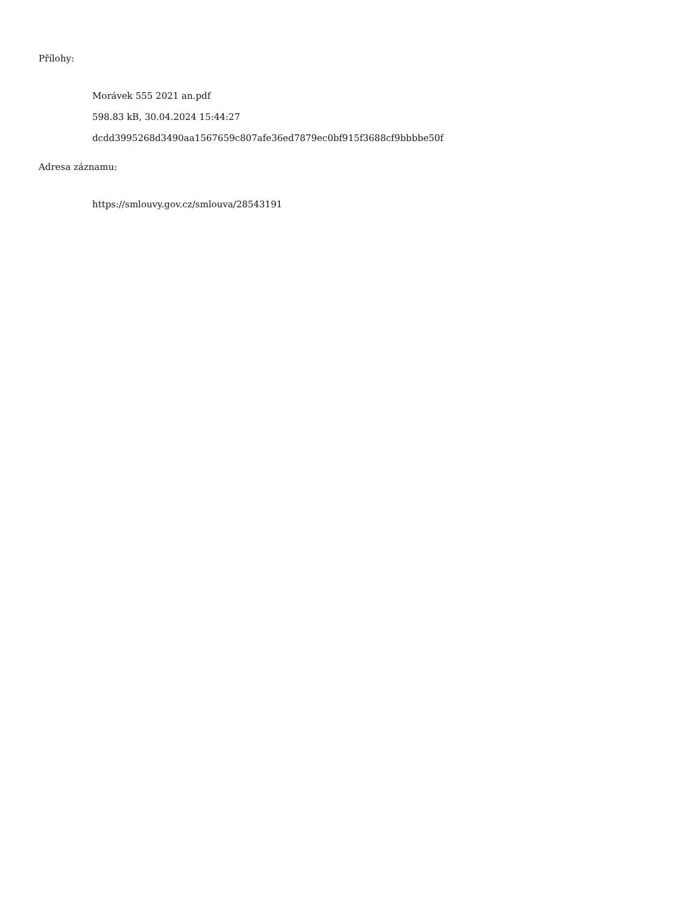Přílohy:
Morávek 555 2021 an.pdf
598.83 kB, 30.04.2024 15:44:27
dcdd3995268d3490aa1567659c807afe36ed7879ec0bf915f3688cf9bbbbe50f
Adresa záznamu:
https://smlouvy.gov.cz/smlouva/28543191